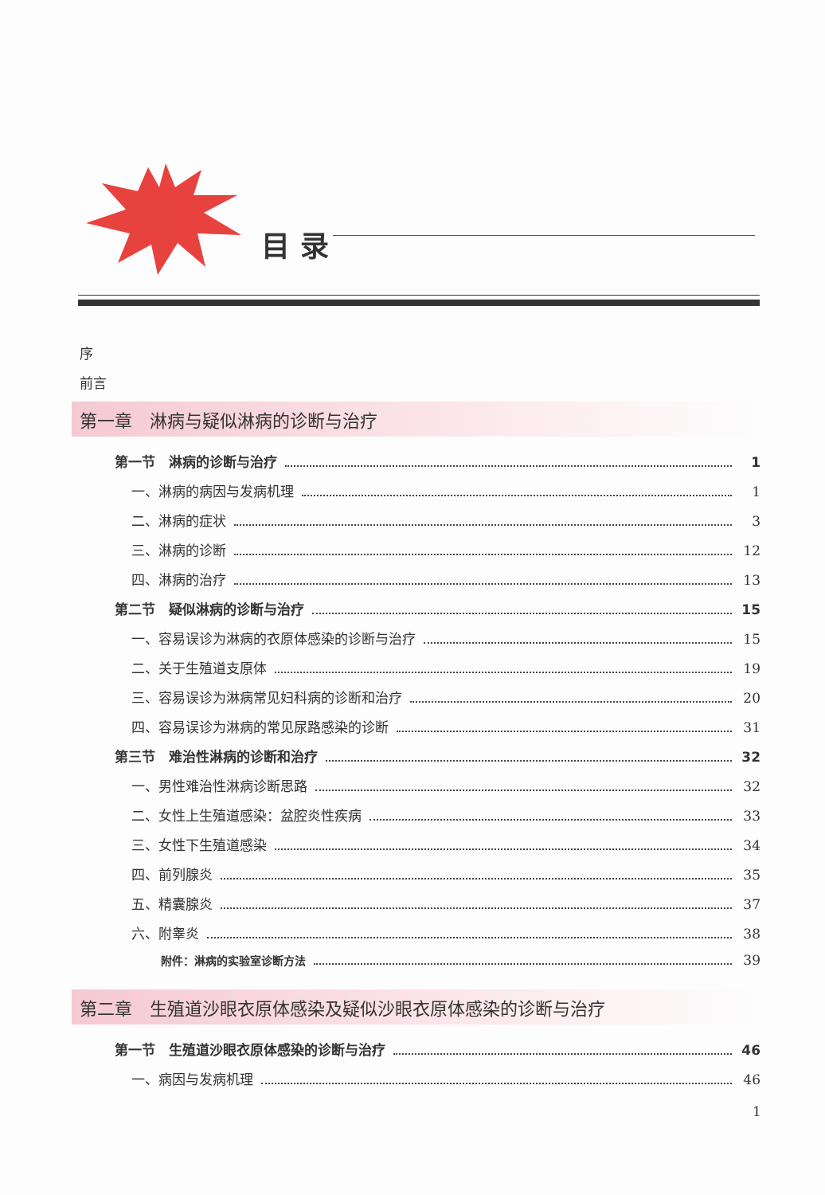目 录
序
前言
第一章　淋病与疑似淋病的诊断与治疗
第一节　淋病的诊断与治疗 1
一、淋病的病因与发病机理 1
二、淋病的症状 3
三、淋病的诊断 12
四、淋病的治疗 13
第二节　疑似淋病的诊断与治疗 15
一、容易误诊为淋病的衣原体感染的诊断与治疗 15
二、关于生殖道支原体 19
三、容易误诊为淋病常见妇科病的诊断和治疗 20
四、容易误诊为淋病的常见尿路感染的诊断 31
第三节　难治性淋病的诊断和治疗 32
一、男性难治性淋病诊断思路 32
二、女性上生殖道感染：盆腔炎性疾病 33
三、女性下生殖道感染 34
四、前列腺炎 35
五、精囊腺炎 37
六、附睾炎 38
附件：淋病的实验室诊断方法 39
第二章　生殖道沙眼衣原体感染及疑似沙眼衣原体感染的诊断与治疗
第一节　生殖道沙眼衣原体感染的诊断与治疗 46
一、病因与发病机理 46
1